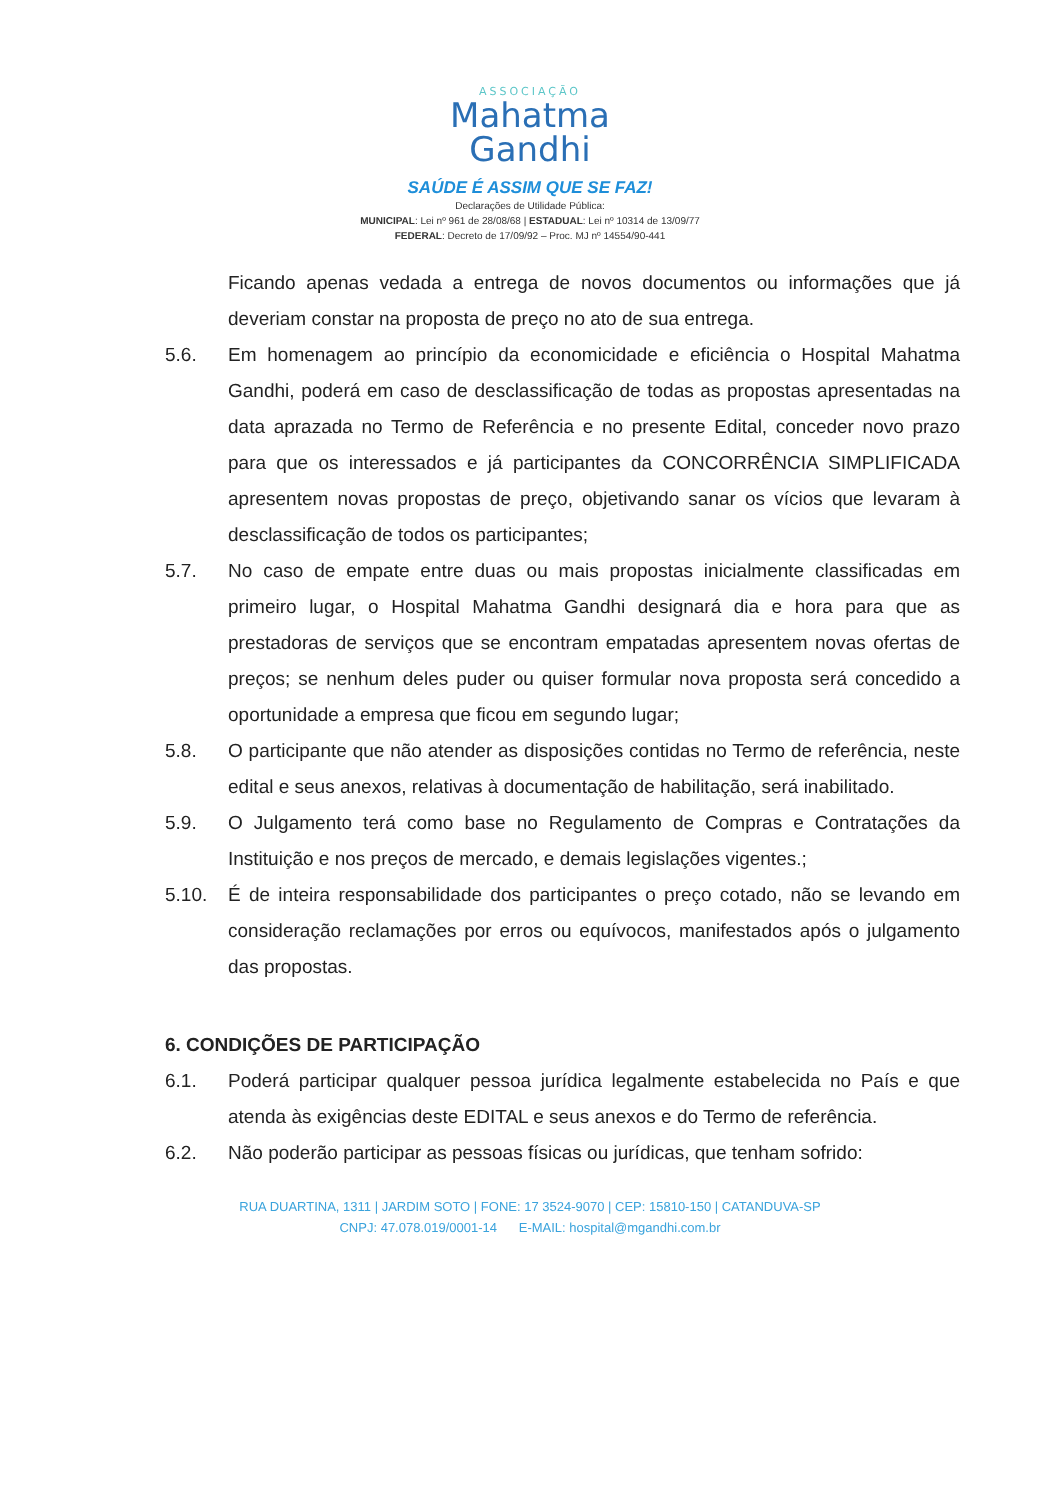ASSOCIAÇÃO
Mahatma
Gandhi
SAÚDE É ASSIM QUE SE FAZ!
Declarações de Utilidade Pública:
MUNICIPAL: Lei nº 961 de 28/08/68 | ESTADUAL: Lei nº 10314 de 13/09/77
FEDERAL: Decreto de 17/09/92 – Proc. MJ nº 14554/90-441
Ficando apenas vedada a entrega de novos documentos ou informações que já deveriam constar na proposta de preço no ato de sua entrega.
5.6. Em homenagem ao princípio da economicidade e eficiência o Hospital Mahatma Gandhi, poderá em caso de desclassificação de todas as propostas apresentadas na data aprazada no Termo de Referência e no presente Edital, conceder novo prazo para que os interessados e já participantes da CONCORRÊNCIA SIMPLIFICADA apresentem novas propostas de preço, objetivando sanar os vícios que levaram à desclassificação de todos os participantes;
5.7. No caso de empate entre duas ou mais propostas inicialmente classificadas em primeiro lugar, o Hospital Mahatma Gandhi designará dia e hora para que as prestadoras de serviços que se encontram empatadas apresentem novas ofertas de preços; se nenhum deles puder ou quiser formular nova proposta será concedido a oportunidade a empresa que ficou em segundo lugar;
5.8. O participante que não atender as disposições contidas no Termo de referência, neste edital e seus anexos, relativas à documentação de habilitação, será inabilitado.
5.9. O Julgamento terá como base no Regulamento de Compras e Contratações da Instituição e nos preços de mercado, e demais legislações vigentes.;
5.10. É de inteira responsabilidade dos participantes o preço cotado, não se levando em consideração reclamações por erros ou equívocos, manifestados após o julgamento das propostas.
6. CONDIÇÕES DE PARTICIPAÇÃO
6.1. Poderá participar qualquer pessoa jurídica legalmente estabelecida no País e que atenda às exigências deste EDITAL e seus anexos e do Termo de referência.
6.2. Não poderão participar as pessoas físicas ou jurídicas, que tenham sofrido:
RUA DUARTINA, 1311 | JARDIM SOTO | FONE: 17 3524-9070 | CEP: 15810-150 | CATANDUVA-SP
CNPJ: 47.078.019/0001-14 E-MAIL: hospital@mgandhi.com.br